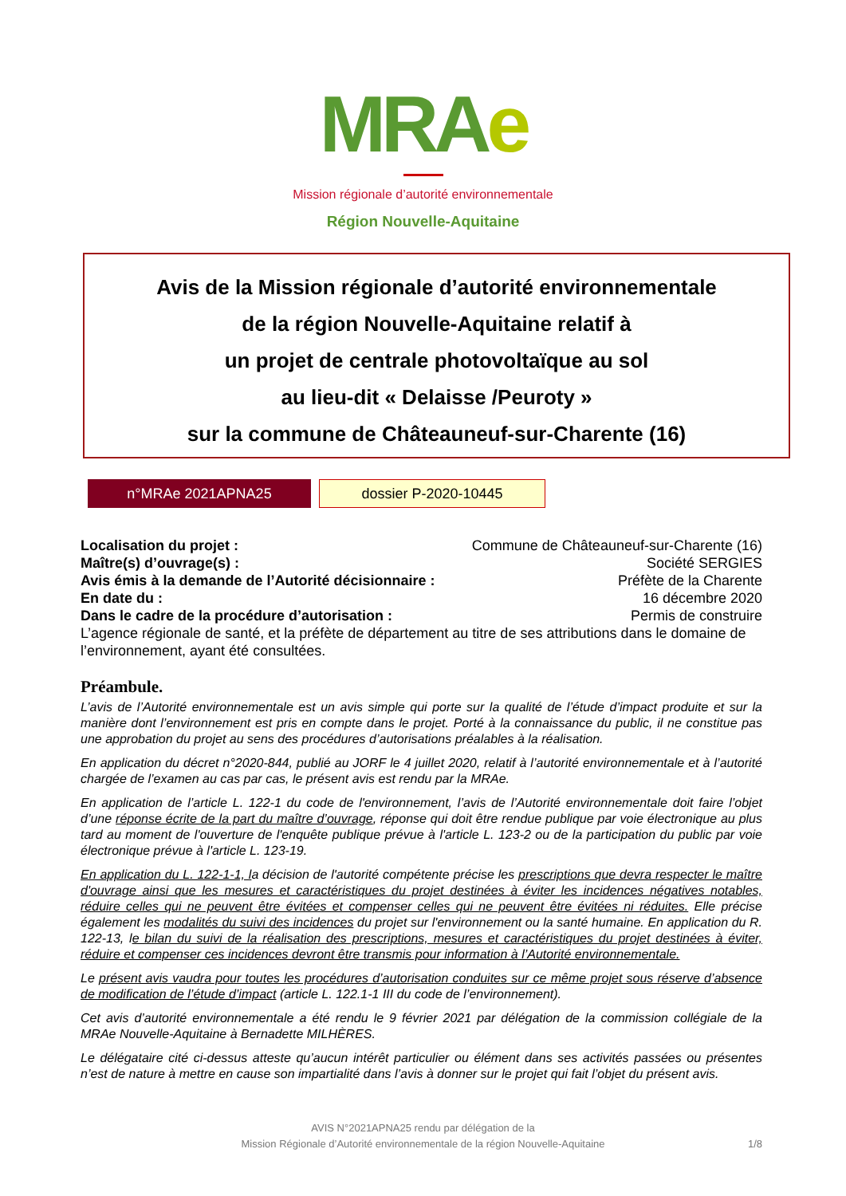MRA e
Mission régionale d’autorité environnementale
Région Nouvelle-Aquitaine
Avis de la Mission régionale d’autorité environnementale
de la région Nouvelle-Aquitaine relatif à
un projet de centrale photovoltaïque au sol
au lieu-dit « Delaisse /Peuroty »
sur la commune de Châteauneuf-sur-Charente (16)
n°MRAe 2021APNA25
dossier P-2020-10445
Localisation du projet : Commune de Châteauneuf-sur-Charente (16)
Maître(s) d’ouvrage(s) : Société SERGIES
Avis émis à la demande de l’Autorité décisionnaire : Préfète de la Charente
En date du : 16 décembre 2020
Dans le cadre de la procédure d’autorisation : Permis de construire
L’agence régionale de santé, et la préfète de département au titre de ses attributions dans le domaine de l’environnement, ayant été consultées.
Préambule.
L’avis de l’Autorité environnementale est un avis simple qui porte sur la qualité de l’étude d’impact produite et sur la manière dont l’environnement est pris en compte dans le projet. Porté à la connaissance du public, il ne constitue pas une approbation du projet au sens des procédures d’autorisations préalables à la réalisation.
En application du décret n°2020-844, publié au JORF le 4 juillet 2020, relatif à l’autorité environnementale et à l’autorité chargée de l’examen au cas par cas, le présent avis est rendu par la MRAe.
En application de l’article L. 122-1 du code de l'environnement, l’avis de l’Autorité environnementale doit faire l’objet d’une réponse écrite de la part du maître d’ouvrage, réponse qui doit être rendue publique par voie électronique au plus tard au moment de l'ouverture de l'enquête publique prévue à l'article L. 123-2 ou de la participation du public par voie électronique prévue à l'article L. 123-19.
En application du L. 122-1-1, la décision de l'autorité compétente précise les prescriptions que devra respecter le maître d'ouvrage ainsi que les mesures et caractéristiques du projet destinées à éviter les incidences négatives notables, réduire celles qui ne peuvent être évitées et compenser celles qui ne peuvent être évitées ni réduites. Elle précise également les modalités du suivi des incidences du projet sur l'environnement ou la santé humaine. En application du R. 122-13, le bilan du suivi de la réalisation des prescriptions, mesures et caractéristiques du projet destinées à éviter, réduire et compenser ces incidences devront être transmis pour information à l’Autorité environnementale.
Le présent avis vaudra pour toutes les procédures d’autorisation conduites sur ce même projet sous réserve d’absence de modification de l’étude d’impact (article L. 122.1-1 III du code de l’environnement).
Cet avis d’autorité environnementale a été rendu le 9 février 2021 par délégation de la commission collégiale de la MRAe Nouvelle-Aquitaine à Bernadette MILHÈRES.
Le délégataire cité ci-dessus atteste qu’aucun intérêt particulier ou élément dans ses activités passées ou présentes n’est de nature à mettre en cause son impartialité dans l’avis à donner sur le projet qui fait l’objet du présent avis.
AVIS N°2021APNA25 rendu par délégation de la
Mission Régionale d’Autorité environnementale de la région Nouvelle-Aquitaine
1/8